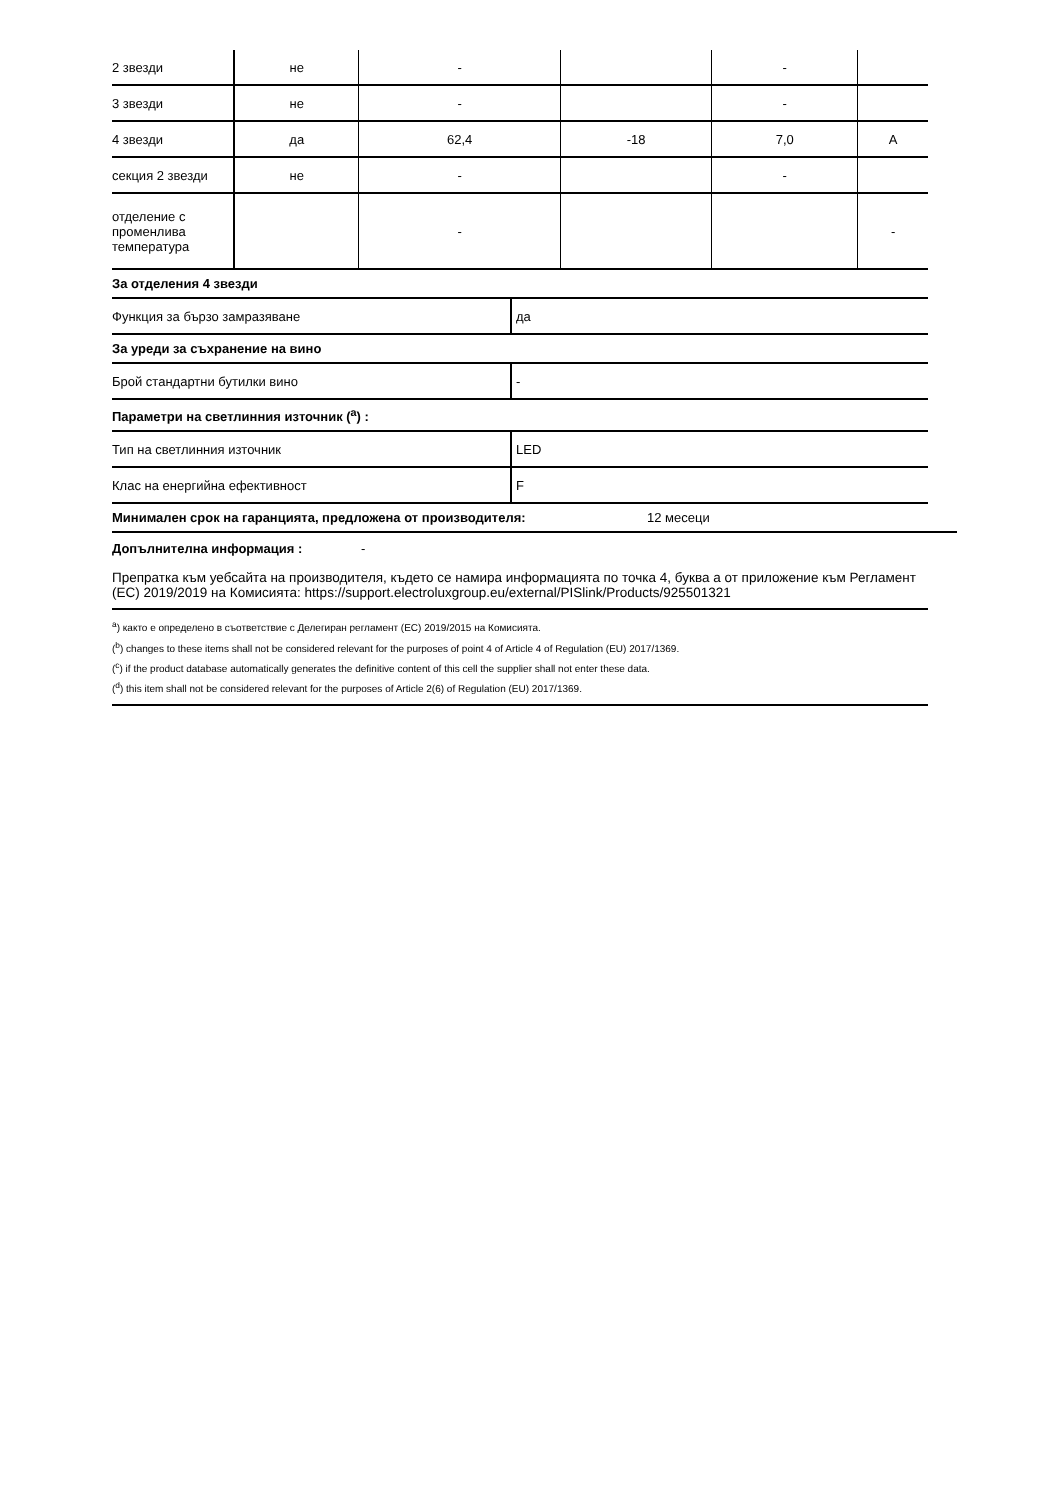| 2 звезди | не | - | | - | |
| 3 звезди | не | - | | - | |
| 4 звезди | да | 62,4 | -18 | 7,0 | A |
| секция 2 звезди | не | - | | - | |
| отделение с променлива температура | | - | | | - |
За отделения 4 звезди
Функция за бързо замразяване
да
За уреди за съхранение на вино
Брой стандартни бутилки вино
-
Параметри на светлинния източник (<sup>a</sup>) :
Тип на светлинния източник
LED
Клас на енергийна ефективност
F
Минимален срок на гаранцията, предложена от производителя: 12 месеци
Допълнителна информация : -
Препратка към уебсайта на производителя, където се намира информацията по точка 4, буква а от приложение към Регламент (ЕС) 2019/2019 на Комисията: https://support.electroluxgroup.eu/external/PISlink/Products/925501321
<sup>a</sup>) както е определено в съответствие с Делегиран регламент (ЕС) 2019/2015 на Комисията.
(<sup>b</sup>) changes to these items shall not be considered relevant for the purposes of point 4 of Article 4 of Regulation (EU) 2017/1369.
(<sup>c</sup>) if the product database automatically generates the definitive content of this cell the supplier shall not enter these data.
(<sup>d</sup>) this item shall not be considered relevant for the purposes of Article 2(6) of Regulation (EU) 2017/1369.